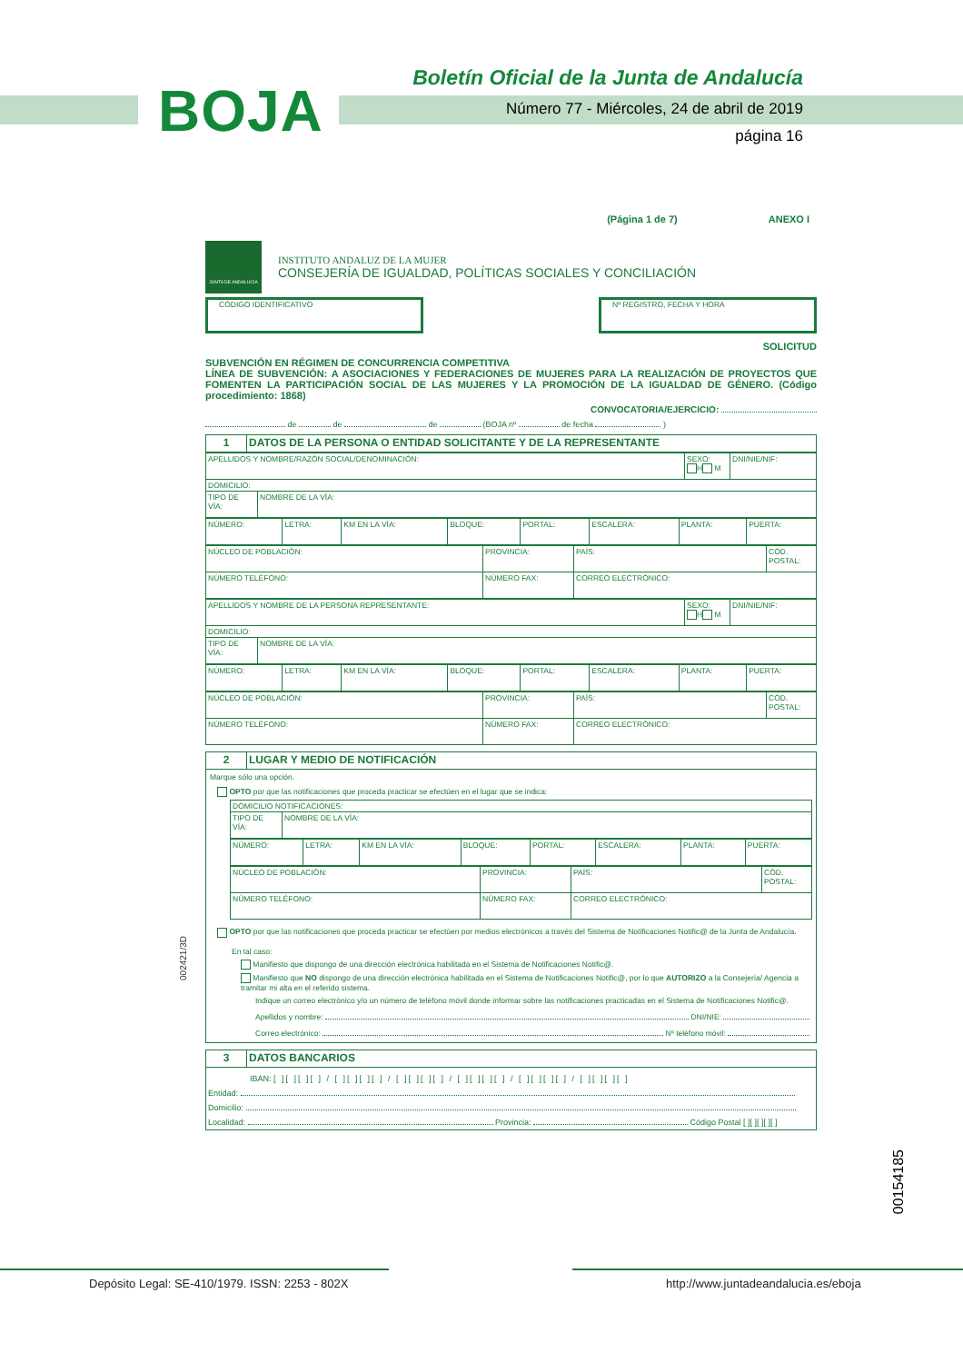BOJA
Boletín Oficial de la Junta de Andalucía
Número 77 - Miércoles, 24 de abril de 2019
página 16
(Página 1 de 7) ANEXO I
JUNTA DE ANDALUCIA
INSTITUTO ANDALUZ DE LA MUJER
CONSEJERÍA DE IGUALDAD, POLÍTICAS SOCIALES Y CONCILIACIÓN
CÓDIGO IDENTIFICATIVO Nº REGISTRO, FECHA Y HORA
SOLICITUD
SUBVENCIÓN EN RÉGIMEN DE CONCURRENCIA COMPETITIVA
LÍNEA DE SUBVENCIÓN: A ASOCIACIONES Y FEDERACIONES DE MUJERES PARA LA REALIZACIÓN DE PROYECTOS QUE FOMENTEN LA PARTICIPACIÓN SOCIAL DE LAS MUJERES Y LA PROMOCIÓN DE LA IGUALDAD DE GÉNERO. (Código procedimiento: 1868)
CONVOCATORIA/EJERCICIO:
de de de (BOJA nº de fecha )
| 1 | DATOS DE LA PERSONA O ENTIDAD SOLICITANTE Y DE LA REPRESENTANTE |
| APELLIDOS Y NOMBRE/RAZÓN SOCIAL/DENOMINACIÓN: | | SEXO: H M | DNI/NIE/NIF: |
| DOMICILIO: | | | |
| TIPO DE VÍA: | NOMBRE DE LA VÍA: | | |
| NÚMERO: | LETRA: | KM EN LA VÍA: | BLOQUE: | PORTAL: | ESCALERA: | PLANTA: | PUERTA: |
| NÚCLEO DE POBLACIÓN: | PROVINCIA: | PAÍS: | CÓD. POSTAL: |
| NÚMERO TELÉFONO: | NÚMERO FAX: | CORREO ELECTRÓNICO: | |
| APELLIDOS Y NOMBRE DE LA PERSONA REPRESENTANTE: | | SEXO: H M | DNI/NIE/NIF: |
| DOMICILIO: | | | |
| TIPO DE VÍA: | NOMBRE DE LA VÍA: | | |
| NÚMERO: | LETRA: | KM EN LA VÍA: | BLOQUE: | PORTAL: | ESCALERA: | PLANTA: | PUERTA: |
| NÚCLEO DE POBLACIÓN: | PROVINCIA: | PAÍS: | CÓD. POSTAL: |
| NÚMERO TELÉFONO: | NÚMERO FAX: | CORREO ELECTRÓNICO: | |
| 2 | LUGAR Y MEDIO DE NOTIFICACIÓN |
Marque sólo una opción.
OPTO por que las notificaciones que proceda practicar se efectúen en el lugar que se indica:
| DOMICILIO NOTIFICACIONES: | |
| TIPO DE VÍA: | NOMBRE DE LA VÍA: |
| NÚMERO: | LETRA: | KM EN LA VÍA: | BLOQUE: | PORTAL: | ESCALERA: | PLANTA: | PUERTA: |
| NÚCLEO DE POBLACIÓN: | PROVINCIA: | PAÍS: | CÓD. POSTAL: |
| NÚMERO TELÉFONO: | NÚMERO FAX: | CORREO ELECTRÓNICO: | |
OPTO por que las notificaciones que proceda practicar se efectúen por medios electrónicos a través del Sistema de Notificaciones Notific@ de la Junta de Andalucía.
En tal caso:
Manifiesto que dispongo de una dirección electrónica habilitada en el Sistema de Notificaciones Notific@.
Manifiesto que NO dispongo de una dirección electrónica habilitada en el Sistema de Notificaciones Notific@, por lo que AUTORIZO a la Consejería/ Agencia a tramitar mi alta en el referido sistema.
Indique un correo electrónico y/o un número de teléfono móvil donde informar sobre las notificaciones practicadas en el Sistema de Notificaciones Notific@.
Apellidos y nombre: DNI/NIE:
Correo electrónico: Nº teléfono móvil:
| 3 | DATOS BANCARIOS |
IBAN: [ ][ ][ ][ ] / [ ][ ][ ][ ] / [ ][ ][ ][ ] / [ ][ ][ ][ ] / [ ][ ][ ][ ] / [ ][ ][ ][ ]
Entidad:
Domicilio:
Localidad: Provincia: Código Postal [ ][ ][ ][ ][ ]
002421/3D
00154185
Depósito Legal: SE-410/1979. ISSN: 2253 - 802X
http://www.juntadeandalucia.es/eboja